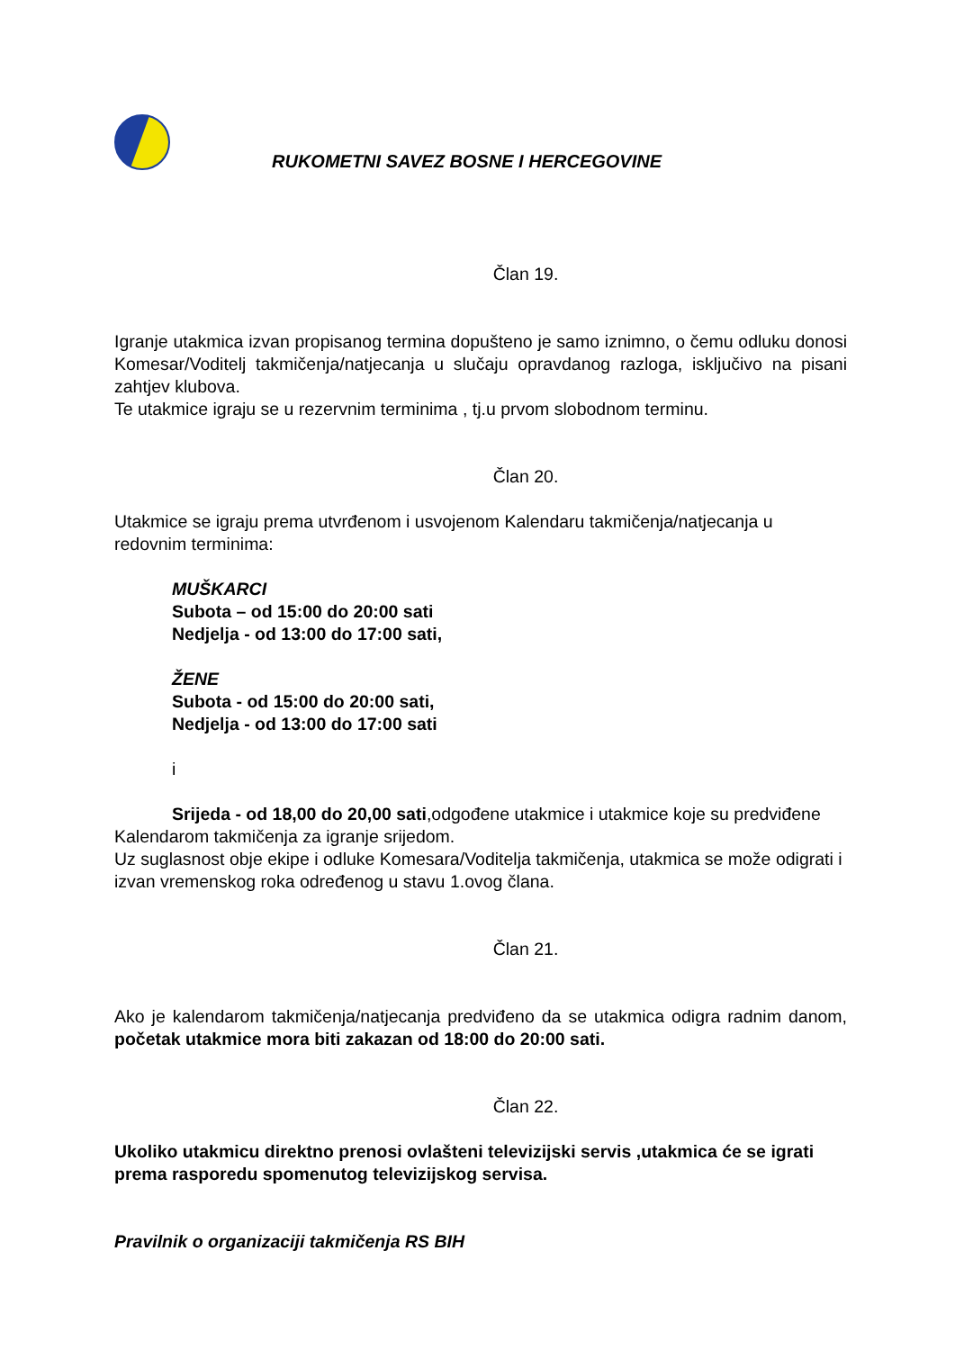RUKOMETNI SAVEZ BOSNE I HERCEGOVINE
Član 19.
Igranje utakmica izvan propisanog termina dopušteno je samo iznimno, o čemu odluku donosi Komesar/Voditelj takmičenja/natjecanja u slučaju opravdanog razloga, isključivo na pisani zahtjev klubova.
Te utakmice igraju se u rezervnim terminima , tj.u prvom slobodnom terminu.
Član 20.
Utakmice se igraju prema utvrđenom i usvojenom Kalendaru takmičenja/natjecanja u redovnim terminima:
MUŠKARCI
Subota – od 15:00 do 20:00 sati
Nedjelja - od 13:00 do 17:00 sati,
ŽENE
Subota - od 15:00 do 20:00 sati,
Nedjelja - od 13:00 do 17:00 sati
i
Srijeda - od 18,00 do 20,00 sati,odgođene utakmice i utakmice koje su predviđene Kalendarom takmičenja za igranje srijedom.
Uz suglasnost obje ekipe i odluke Komesara/Voditelja takmičenja, utakmica se može odigrati i izvan vremenskog roka određenog u stavu 1.ovog člana.
Član 21.
Ako je kalendarom takmičenja/natjecanja predviđeno da se utakmica odigra radnim danom, početak utakmice mora biti zakazan od 18:00 do 20:00 sati.
Član 22.
Ukoliko utakmicu direktno prenosi ovlašteni televizijski servis ,utakmica će se igrati prema rasporedu spomenutog televizijskog servisa.
Pravilnik o organizaciji takmičenja RS BIH